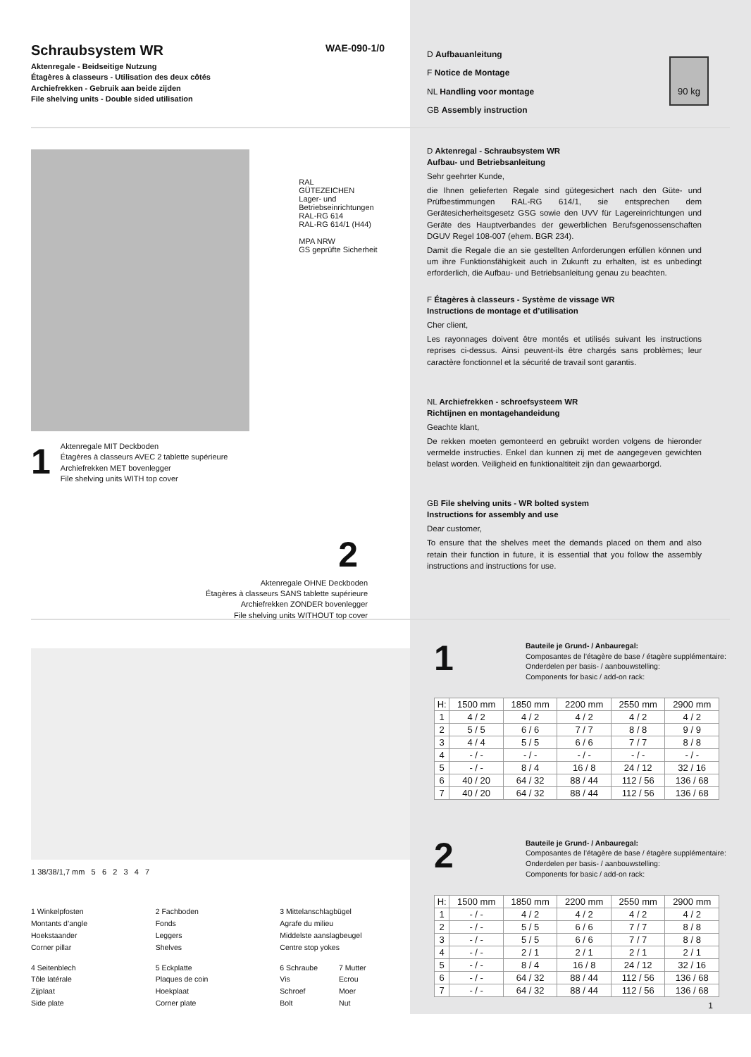Schraubsystem WR
WAE-090-1/0
Aktenregale - Beidseitige Nutzung
Étagères à classeurs - Utilisation des deux côtés
Archiefrekken - Gebruik aan beide zijden
File shelving units - Double sided utilisation
RAL
GÜTEZEICHEN
Lager- und Betriebseinrichtungen
RAL-RG 614
RAL-RG 614/1 (H44)
MPA NRW
GS geprüfte Sicherheit
1
Aktenregale MIT Deckboden
Étagères à classeurs AVEC 2 tablette supérieure
Archiefrekken MET bovenlegger
File shelving units WITH top cover
2
Aktenregale OHNE Deckboden
Étagères à classeurs SANS tablette supérieure
Archiefrekken ZONDER bovenlegger
File shelving units WITHOUT top cover
1 38/38/1,7 mm 5 6 2 3 4 7
1 Winkelpfosten
Montants d’angle
Hoekstaander
Corner pillar
2 Fachboden
Fonds
Leggers
Shelves
3 Mittelanschlagbügel
Agrafe du milieu
Middelste aanslagbeugel
Centre stop yokes
4 Seitenblech
Tôle latérale
Zijplaat
Side plate
5 Eckplatte
Plaques de coin
Hoekplaat
Corner plate
6 Schraube
Vis
Schroef
Bolt
7 Mutter
Ecrou
Moer
Nut
D Aufbauanleitung
F Notice de Montage
NL Handling voor montage
GB Assembly instruction
90 kg
D Aktenregal - Schraubsystem WR
Aufbau- und Betriebsanleitung
Sehr geehrter Kunde,
die Ihnen gelieferten Regale sind gütegesichert nach den Güte- und Prüfbestimmungen RAL-RG 614/1, sie entsprechen dem Gerätesicherheitsgesetz GSG sowie den UVV für Lagereinrichtungen und Geräte des Hauptverbandes der gewerblichen Berufsgenossenschaften DGUV Regel 108-007 (ehem. BGR 234).
Damit die Regale die an sie gestellten Anforderungen erfüllen können und um ihre Funktionsfähigkeit auch in Zukunft zu erhalten, ist es unbedingt erforderlich, die Aufbau- und Betriebsanleitung genau zu beachten.
F Étagères à classeurs - Système de vissage WR
Instructions de montage et d’utilisation
Cher client,
Les rayonnages doivent être montés et utilisés suivant les instructions reprises ci-dessus. Ainsi peuvent-ils être chargés sans problèmes; leur caractère fonctionnel et la sécurité de travail sont garantis.
NL Archiefrekken - schroefsysteem WR
Richtijnen en montagehandeidung
Geachte klant,
De rekken moeten gemonteerd en gebruikt worden volgens de hieronder vermelde instructies. Enkel dan kunnen zij met de aangegeven gewichten belast worden. Veiligheid en funktionaltiteit zijn dan gewaarborgd.
GB File shelving units - WR bolted system
Instructions for assembly and use
Dear customer,
To ensure that the shelves meet the demands placed on them and also retain their function in future, it is essential that you follow the assembly instructions and instructions for use.
1
Bauteile je Grund- / Anbauregal:
Composantes de l’étagère de base / étagère supplémentaire:
Onderdelen per basis- / aanbouwstelling:
Components for basic / add-on rack:
| H: | 1500 mm | 1850 mm | 2200 mm | 2550 mm | 2900 mm |
| --- | --- | --- | --- | --- | --- |
| 1 | 4 / 2 | 4 / 2 | 4 / 2 | 4 / 2 | 4 / 2 |
| 2 | 5 / 5 | 6 / 6 | 7 / 7 | 8 / 8 | 9 / 9 |
| 3 | 4 / 4 | 5 / 5 | 6 / 6 | 7 / 7 | 8 / 8 |
| 4 | - / - | - / - | - / - | - / - | - / - |
| 5 | - / - | 8 / 4 | 16 / 8 | 24 / 12 | 32 / 16 |
| 6 | 40 / 20 | 64 / 32 | 88 / 44 | 112 / 56 | 136 / 68 |
| 7 | 40 / 20 | 64 / 32 | 88 / 44 | 112 / 56 | 136 / 68 |
2
Bauteile je Grund- / Anbauregal:
Composantes de l’étagère de base / étagère supplémentaire:
Onderdelen per basis- / aanbouwstelling:
Components for basic / add-on rack:
| H: | 1500 mm | 1850 mm | 2200 mm | 2550 mm | 2900 mm |
| --- | --- | --- | --- | --- | --- |
| 1 | - / - | 4 / 2 | 4 / 2 | 4 / 2 | 4 / 2 |
| 2 | - / - | 5 / 5 | 6 / 6 | 7 / 7 | 8 / 8 |
| 3 | - / - | 5 / 5 | 6 / 6 | 7 / 7 | 8 / 8 |
| 4 | - / - | 2 / 1 | 2 / 1 | 2 / 1 | 2 / 1 |
| 5 | - / - | 8 / 4 | 16 / 8 | 24 / 12 | 32 / 16 |
| 6 | - / - | 64 / 32 | 88 / 44 | 112 / 56 | 136 / 68 |
| 7 | - / - | 64 / 32 | 88 / 44 | 112 / 56 | 136 / 68 |
1